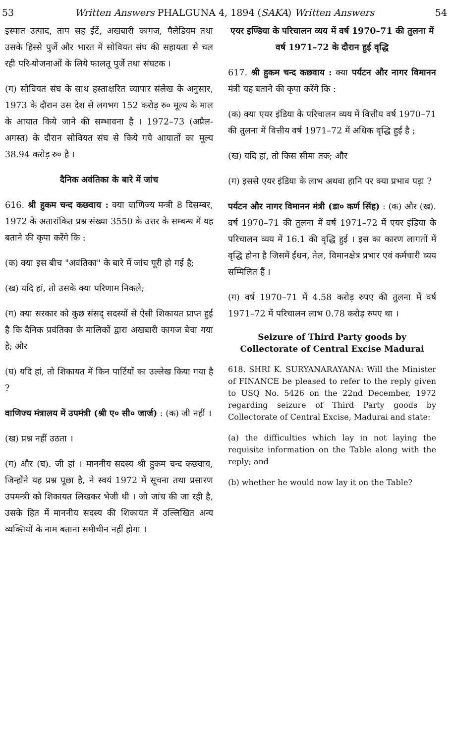53 Written Answers PHALGUNA 4, 1894 (SAKA) Written Answers 54
इस्पात उत्पाद, ताप सह ईंटें, अखबारी कागज, पैलेडियम तथा उसके हिस्से पुर्जे और भारत में सोवियत संघ की सहायता से चल रही परि-योजनाओं के लिये फालतू पुर्जे तथा संघटक ।
(ग) सोवियत संघ के साथ हस्ताक्षरित व्यापार संलेख के अनुसार, 1973 के दौरान उस देश से लगभग 152 करोड़ रु० मूल्य के माल के आयात किये जाने की सम्भावना है । 1972–73 (अप्रैल-अगस्त) के दौरान सोवियत संघ से किये गये आयातों का मूल्य 38.94 करोड़ रु० है ।
दैनिक अवंतिका के बारे में जांच
616. श्री हुकम चन्द कछवाय : क्या वाणिज्य मन्त्री 8 दिसम्बर, 1972 के अतारांकित प्रश्न संख्या 3550 के उत्तर के सम्बन्ध में यह बताने की कृपा करेंगे कि :
(क) क्या इस बीच "अवंतिका" के बारे में जांच पूरी हो गई है;
(ख) यदि हां, तो उसके क्या परिणाम निकले;
(ग) क्या सरकार को कुछ संसद् सदस्यों से ऐसी शिकायत प्राप्त हुई है कि दैनिक प्रवंतिका के मालिकों द्वारा अखबारी कागज बेचा गया है; और
(घ) यदि हां, तो शिकायत में किन पार्टियों का उल्लेख किया गया है ?
वाणिज्य मंत्रालय में उपमंत्री (श्री ए० सी० जार्ज) : (क) जी नहीं ।
(ख) प्रश्न नहीं उठता ।
(ग) और (घ). जी हां । माननीय सदस्य श्री हुकम चन्द कछवाय, जिन्होंने यह प्रश्न पूछा है, ने स्वयं 1972 में सूचना तथा प्रसारण उपमन्त्री को शिकायत लिखकर भेजी थी । जो जांच की जा रही है, उसके हित में माननीय सदस्य की शिकायत में उल्लिखित अन्य व्यक्तियों के नाम बताना समीचीन नहीं होगा ।
एयर इण्डिया के परिचालन व्यय में वर्ष 1970–71 की तुलना में वर्ष 1971–72 के दौरान हुई वृद्धि
617. श्री हुकम चन्द कछवाय : क्या पर्यटन और नागर विमानन मंत्री यह बताने की कृपा करेंगे कि :
(क) क्या एयर इंडिया के परिचालन व्यय में वित्तीय वर्ष 1970–71 की तुलना में वित्तीय वर्ष 1971–72 में अधिक वृद्धि हुई है ;
(ख) यदि हां, तो किस सीमा तक; और
(ग) इससे एयर इंडिया के लाभ अथवा हानि पर क्या प्रभाव पड़ा ?
पर्यटन और नागर विमानन मंत्री (डा० कर्ण सिंह) : (क) और (ख). वर्ष 1970–71 की तुलना में वर्ष 1971–72 में एयर इंडिया के परिचालन व्यय में 16.1 की वृद्धि हुई । इस का कारण लागतों में वृद्धि होना है जिसमें ईंधन, तेल, विमानक्षेत्र प्रभार एवं कर्मचारी व्यय सम्मिलित हैं ।
(ग) वर्ष 1970–71 में 4.58 करोड़ रुपए की तुलना में वर्ष 1971–72 में परिचालन लाभ 0.78 करोड़ रुपए था ।
Seizure of Third Party goods by Collectorate of Central Excise Madurai
618. SHRI K. SURYANARAYANA: Will the Minister of FINANCE be pleased to refer to the reply given to USQ No. 5426 on the 22nd December, 1972 regarding seizure of Third Party goods by Collectorate of Central Excise, Madurai and state:
(a) the difficulties which lay in not laying the requisite information on the Table along with the reply; and
(b) whether he would now lay it on the Table?